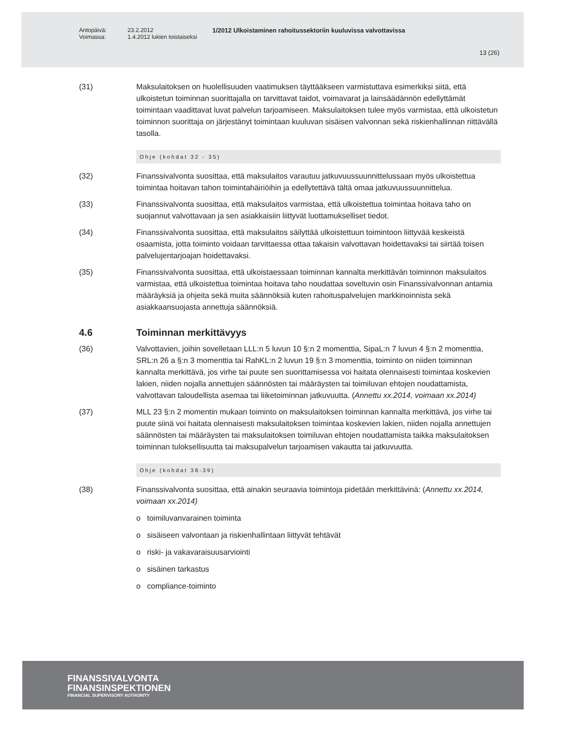Antopäivä:
Voimassa: 23.2.2012
1.4.2012 lukien toistaiseksi 1/2012 Ulkoistaminen rahoitussektoriin kuuluvissa valvottavissa
13 (26)
(31) Maksulaitoksen on huolellisuuden vaatimuksen täyttääkseen varmistuttava esimerkiksi siitä, että ulkoistetun toiminnan suorittajalla on tarvittavat taidot, voimavarat ja lainsäädännön edellyttämät toimintaan vaadittavat luvat palvelun tarjoamiseen. Maksulaitoksen tulee myös varmistaa, että ulkoistetun toiminnon suorittaja on järjestänyt toimintaan kuuluvan sisäisen valvonnan sekä riskienhallinnan riittävällä tasolla.
Ohje (kohdat 32 - 35)
(32) Finanssivalvonta suosittaa, että maksulaitos varautuu jatkuvuussuunnittelussaan myös ulkoistettua toimintaa hoitavan tahon toimintahäiriöihin ja edellytettävä tältä omaa jatkuvuussuunnittelua.
(33) Finanssivalvonta suosittaa, että maksulaitos varmistaa, että ulkoistettua toimintaa hoitava taho on suojannut valvottavaan ja sen asiakkaisiin liittyvät luottamukselliset tiedot.
(34) Finanssivalvonta suosittaa, että maksulaitos säilyttää ulkoistettuun toimintoon liittyvää keskeistä osaamista, jotta toiminto voidaan tarvittaessa ottaa takaisin valvottavan hoidettavaksi tai siirtää toisen palvelujentarjoajan hoidettavaksi.
(35) Finanssivalvonta suosittaa, että ulkoistaessaan toiminnan kannalta merkittävän toiminnon maksulaitos varmistaa, että ulkoistettua toimintaa hoitava taho noudattaa soveltuvin osin Finanssivalvonnan antamia määräyksiä ja ohjeita sekä muita säännöksiä kuten rahoituspalvelujen markkinoinnista sekä asiakkaansuojasta annettuja säännöksiä.
4.6 Toiminnan merkittävyys
(36) Valvottavien, joihin sovelletaan LLL:n 5 luvun 10 §:n 2 momenttia, SipaL:n 7 luvun 4 §:n 2 momenttia, SRL:n 26 a §:n 3 momenttia tai RahKL:n 2 luvun 19 §:n 3 momenttia, toiminto on niiden toiminnan kannalta merkittävä, jos virhe tai puute sen suorittamisessa voi haitata olennaisesti toimintaa koskevien lakien, niiden nojalla annettujen säännösten tai määräysten tai toimiluvan ehtojen noudattamista, valvottavan taloudellista asemaa tai liiketoiminnan jatkuvuutta. (Annettu xx.2014, voimaan xx.2014)
(37) MLL 23 §:n 2 momentin mukaan toiminto on maksulaitoksen toiminnan kannalta merkittävä, jos virhe tai puute siinä voi haitata olennaisesti maksulaitoksen toimintaa koskevien lakien, niiden nojalla annettujen säännösten tai määräysten tai maksulaitoksen toimiluvan ehtojen noudattamista taikka maksulaitoksen toiminnan tuloksellisuutta tai maksupalvelun tarjoamisen vakautta tai jatkuvuutta.
Ohje (kohdat 38-39)
(38) Finanssivalvonta suosittaa, että ainakin seuraavia toimintoja pidetään merkittävinä: (Annettu xx.2014, voimaan xx.2014)
o toimiluvanvarainen toiminta
o sisäiseen valvontaan ja riskienhallintaan liittyvät tehtävät
o riski- ja vakavaraisuusarviointi
o sisäinen tarkastus
o compliance-toiminto
FINANSSIVALVONTA
FINANSINSPEKTIONEN
FINANCIAL SUPERVISORY AUTHORITY